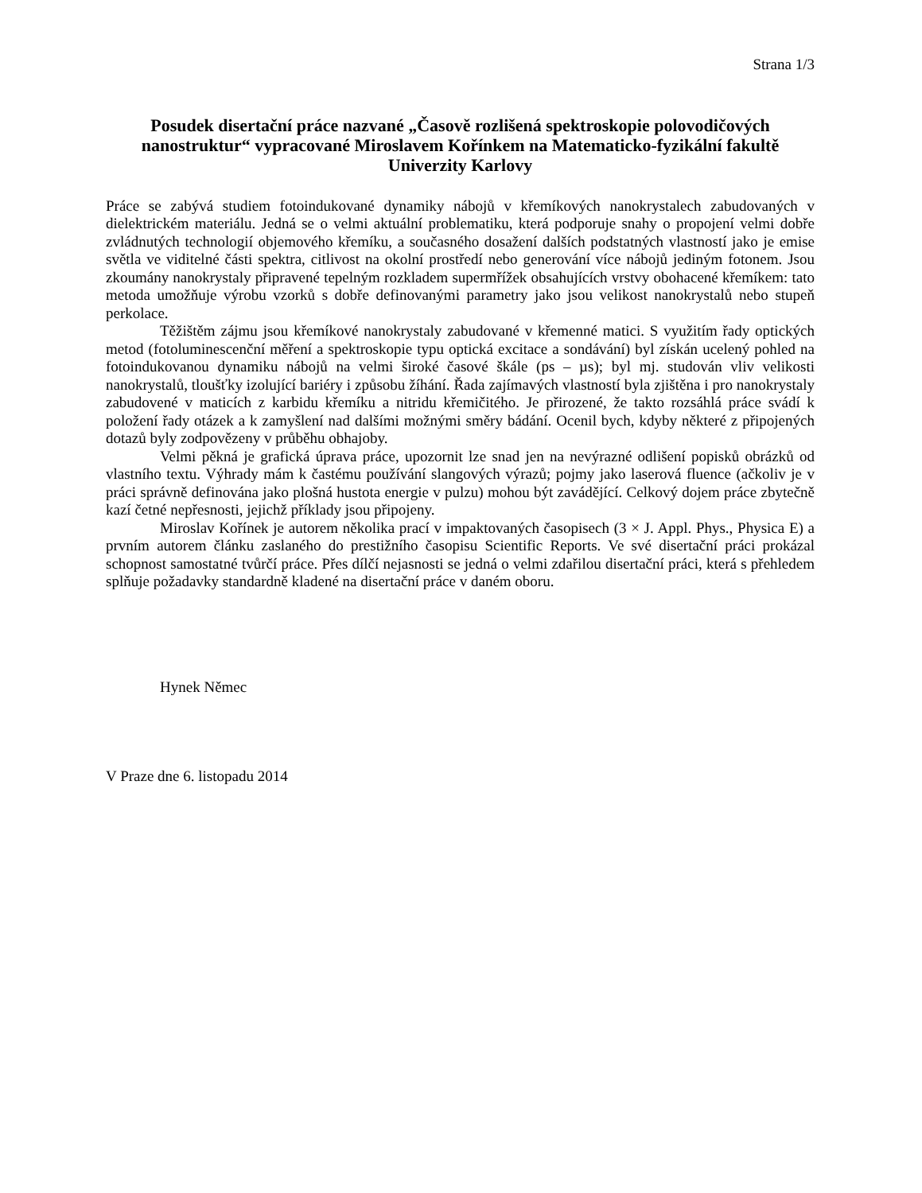Strana 1/3
Posudek disertační práce nazvané „Časově rozlišená spektroskopie polovodičových nanostruktur“ vypracované Miroslavem Kořínkem na Matematicko-fyzikální fakultě Univerzity Karlovy
Práce se zabývá studiem fotoindukované dynamiky nábojů v křemíkových nanokrystalech zabudovaných v dielektrickém materiálu. Jedná se o velmi aktuální problematiku, která podporuje snahy o propojení velmi dobře zvládnutých technologií objemového křemíku, a současného dosažení dalších podstatných vlastností jako je emise světla ve viditelné části spektra, citlivost na okolní prostředí nebo generování více nábojů jediným fotonem. Jsou zkoumány nanokrystaly připravené tepelným rozkladem supermřížek obsahujících vrstvy obohacené křemíkem: tato metoda umožňuje výrobu vzorků s dobře definovanými parametry jako jsou velikost nanokrystalů nebo stupeň perkolace.
Těžištěm zájmu jsou křemíkové nanokrystaly zabudované v křemenné matici. S využitím řady optických metod (fotoluminescenční měření a spektroskopie typu optická excitace a sondávání) byl získán ucelený pohled na fotoindukovanou dynamiku nábojů na velmi široké časové škále (ps – µs); byl mj. studován vliv velikosti nanokrystalů, tloušťky izolující bariéry i způsobu žíhání. Řada zajímavých vlastností byla zjištěna i pro nanokrystaly zabudovené v maticích z karbidu křemíku a nitridu křemičitého. Je přirozené, že takto rozsáhlá práce svádí k položení řady otázek a k zamyšlení nad dalšími možnými směry bádání. Ocenil bych, kdyby některé z připojených dotazů byly zodpovězeny v průběhu obhajoby.
Velmi pěkná je grafická úprava práce, upozornit lze snad jen na nevýrazné odlišení popisků obrázků od vlastního textu. Výhrady mám k častému používání slangových výrazů; pojmy jako laserová fluence (ačkoliv je v práci správně definována jako plošná hustota energie v pulzu) mohou být zavádějící. Celkový dojem práce zbytečně kazí četné nepřesnosti, jejichž příklady jsou připojeny.
Miroslav Kořínek je autorem několika prací v impaktovaných časopisech (3 × J. Appl. Phys., Physica E) a prvním autorem článku zaslaného do prestižního časopisu Scientific Reports. Ve své disertační práci prokázal schopnost samostatné tvůrčí práce. Přes dílčí nejasnosti se jedná o velmi zdařilou disertační práci, která s přehledem splňuje požadavky standardně kladené na disertační práce v daném oboru.
Hynek Němec
V Praze dne 6. listopadu 2014